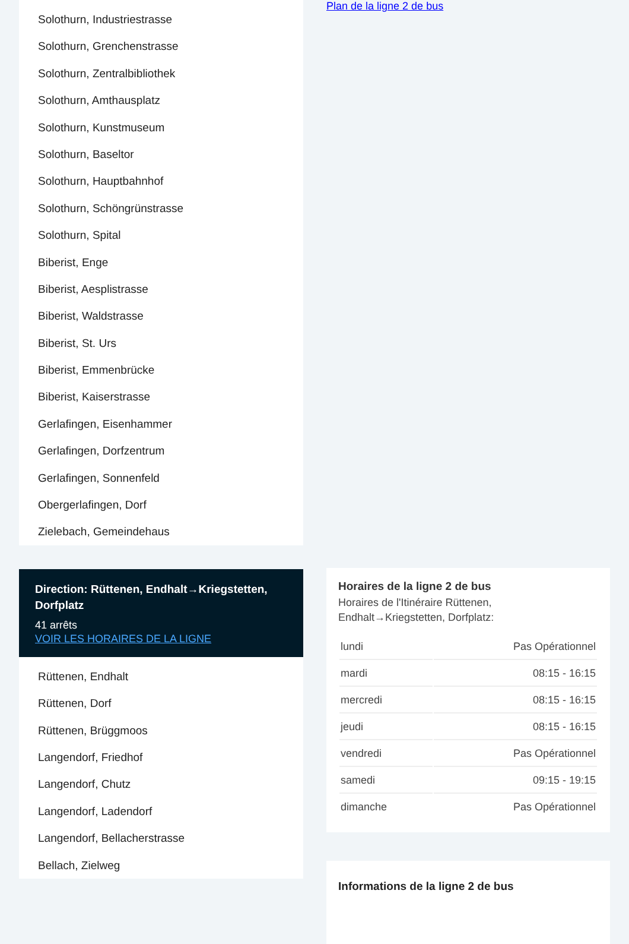Solothurn, Industriestrasse
Solothurn, Grenchenstrasse
Solothurn, Zentralbibliothek
Solothurn, Amthausplatz
Solothurn, Kunstmuseum
Solothurn, Baseltor
Solothurn, Hauptbahnhof
Solothurn, Schöngrünstrasse
Solothurn, Spital
Biberist, Enge
Biberist, Aesplistrasse
Biberist, Waldstrasse
Biberist, St. Urs
Biberist, Emmenbrücke
Biberist, Kaiserstrasse
Gerlafingen, Eisenhammer
Gerlafingen, Dorfzentrum
Gerlafingen, Sonnenfeld
Obergerlafingen, Dorf
Zielebach, Gemeindehaus
Direction: Rüttenen, Endhalt→Kriegstetten, Dorfplatz
41 arrêts
VOIR LES HORAIRES DE LA LIGNE
Rüttenen, Endhalt
Rüttenen, Dorf
Rüttenen, Brüggmoos
Langendorf, Friedhof
Langendorf, Chutz
Langendorf, Ladendorf
Langendorf, Bellacherstrasse
Bellach, Zielweg
Plan de la ligne 2 de bus
Horaires de la ligne 2 de bus
Horaires de l'Itinéraire Rüttenen, Endhalt→Kriegstetten, Dorfplatz:
| lundi | Pas Opérationnel |
| mardi | 08:15 - 16:15 |
| mercredi | 08:15 - 16:15 |
| jeudi | 08:15 - 16:15 |
| vendredi | Pas Opérationnel |
| samedi | 09:15 - 19:15 |
| dimanche | Pas Opérationnel |
Informations de la ligne 2 de bus